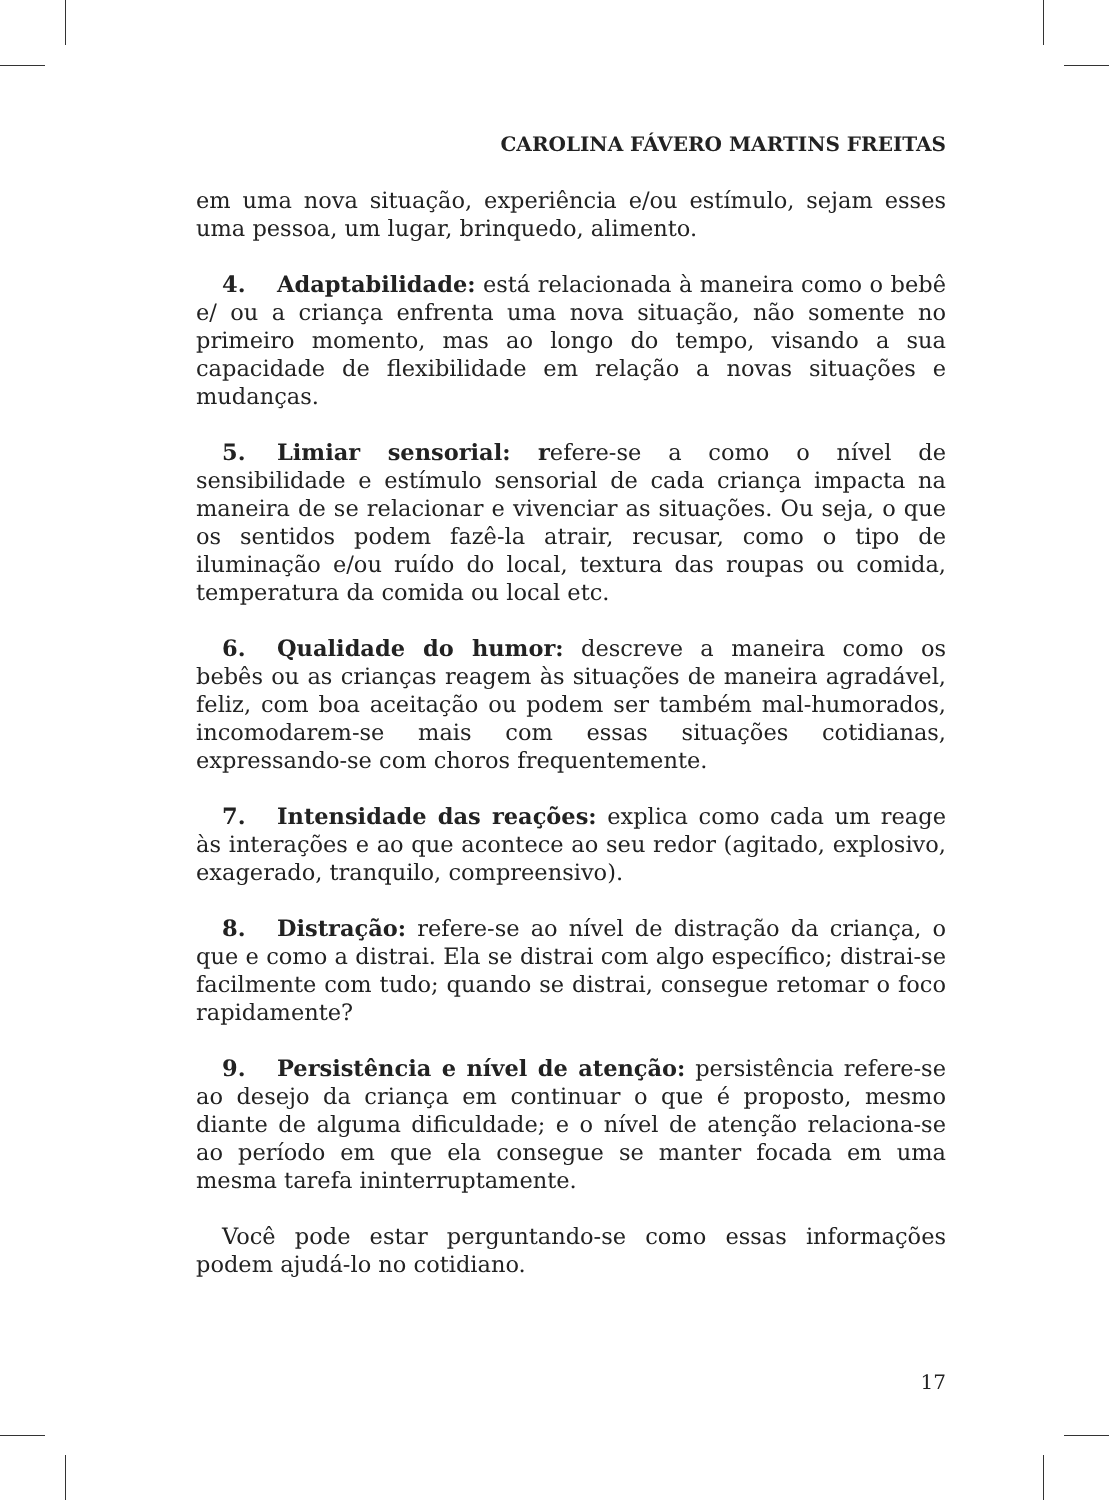CAROLINA FÁVERO MARTINS FREITAS
em uma nova situação, experiência e/ou estímulo, sejam esses uma pessoa, um lugar, brinquedo, alimento.
4. Adaptabilidade: está relacionada à maneira como o bebê e/ ou a criança enfrenta uma nova situação, não somente no primeiro momento, mas ao longo do tempo, visando a sua capacidade de flexibilidade em relação a novas situações e mudanças.
5. Limiar sensorial: refere-se a como o nível de sensibilidade e estímulo sensorial de cada criança impacta na maneira de se relacionar e vivenciar as situações. Ou seja, o que os sentidos podem fazê-la atrair, recusar, como o tipo de iluminação e/ou ruído do local, textura das roupas ou comida, temperatura da comida ou local etc.
6. Qualidade do humor: descreve a maneira como os bebês ou as crianças reagem às situações de maneira agradável, feliz, com boa aceitação ou podem ser também mal-humorados, incomodarem-se mais com essas situações cotidianas, expressando-se com choros frequentemente.
7. Intensidade das reações: explica como cada um reage às interações e ao que acontece ao seu redor (agitado, explosivo, exagerado, tranquilo, compreensivo).
8. Distração: refere-se ao nível de distração da criança, o que e como a distrai. Ela se distrai com algo específico; distrai-se facilmente com tudo; quando se distrai, consegue retomar o foco rapidamente?
9. Persistência e nível de atenção: persistência refere-se ao desejo da criança em continuar o que é proposto, mesmo diante de alguma dificuldade; e o nível de atenção relaciona-se ao período em que ela consegue se manter focada em uma mesma tarefa ininterruptamente.
Você pode estar perguntando-se como essas informações podem ajudá-lo no cotidiano.
17